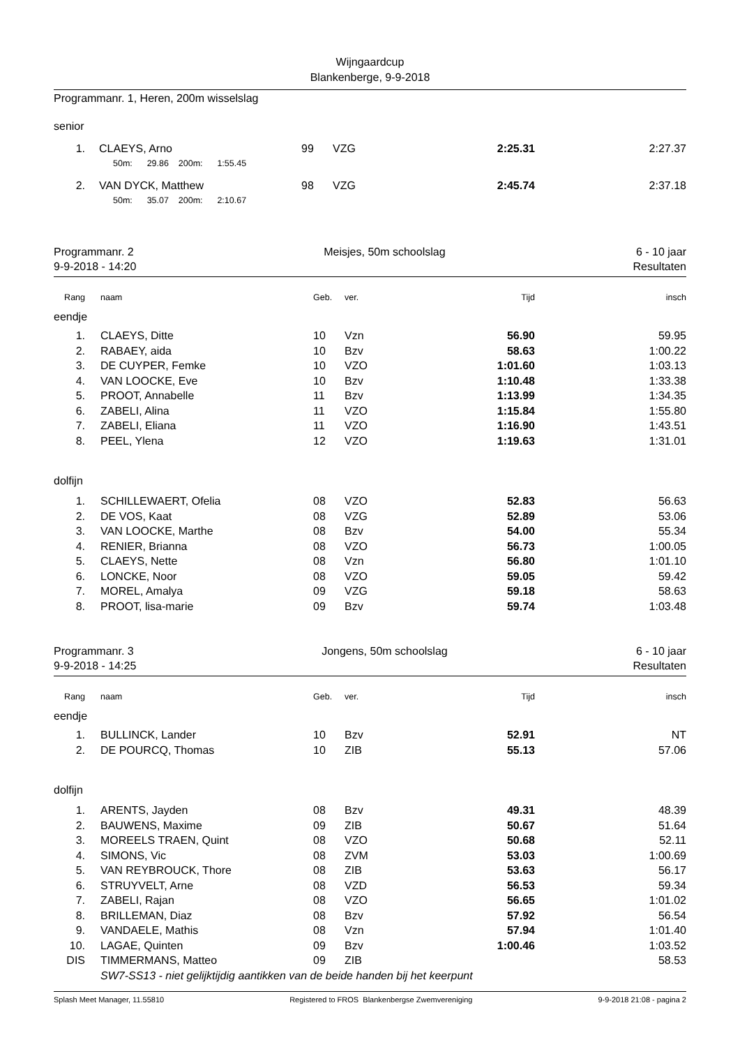Wijngaardcup
Blankenberge, 9-9-2018
Programmanr. 1, Heren, 200m wisselslag
senior
| 1. | | CLAEYS, Arno | 99 | VZG 2:25.31 | 2:27.37 |
| | | 50m: 29.86 200m: 1:55.45 | | | |
| 2. | | VAN DYCK, Matthew | 98 | VZG 2:45.74 | 2:37.18 |
| | | 50m: 35.07 200m: 2:10.67 | | | |
Programmanr. 2
9-9-2018 - 14:20
Meisjes, 50m schoolslag 6 - 10 jaar
Resultaten
| Rang | | naam | Geb. | ver. Tijd | insch |
| eendje | | | | | |
| 1. | | CLAEYS, Ditte | 10 | Vzn 56.90 | 59.95 |
| 2. | | RABAEY, aida | 10 | Bzv 58.63 | 1:00.22 |
| 3. | | DE CUYPER, Femke | 10 | VZO 1:01.60 | 1:03.13 |
| 4. | | VAN LOOCKE, Eve | 10 | Bzv 1:10.48 | 1:33.38 |
| 5. | | PROOT, Annabelle | 11 | Bzv 1:13.99 | 1:34.35 |
| 6. | | ZABELI, Alina | 11 | VZO 1:15.84 | 1:55.80 |
| 7. | | ZABELI, Eliana | 11 | VZO 1:16.90 | 1:43.51 |
| 8. | | PEEL, Ylena | 12 | VZO 1:19.63 | 1:31.01 |
| dolfijn | | | | | |
| 1. | | SCHILLEWAERT, Ofelia | 08 | VZO 52.83 | 56.63 |
| 2. | | DE VOS, Kaat | 08 | VZG 52.89 | 53.06 |
| 3. | | VAN LOOCKE, Marthe | 08 | Bzv 54.00 | 55.34 |
| 4. | | RENIER, Brianna | 08 | VZO 56.73 | 1:00.05 |
| 5. | | CLAEYS, Nette | 08 | Vzn 56.80 | 1:01.10 |
| 6. | | LONCKE, Noor | 08 | VZO 59.05 | 59.42 |
| 7. | | MOREL, Amalya | 09 | VZG 59.18 | 58.63 |
| 8. | | PROOT, lisa-marie | 09 | Bzv 59.74 | 1:03.48 |
Programmanr. 3
9-9-2018 - 14:25
Jongens, 50m schoolslag 6 - 10 jaar
Resultaten
| Rang | | naam | Geb. | ver. Tijd | insch |
| eendje | | | | | |
| 1. | | BULLINCK, Lander | 10 | Bzv 52.91 | NT |
| 2. | | DE POURCQ, Thomas | 10 | ZIB 55.13 | 57.06 |
| dolfijn | | | | | |
| 1. | | ARENTS, Jayden | 08 | Bzv 49.31 | 48.39 |
| 2. | | BAUWENS, Maxime | 09 | ZIB 50.67 | 51.64 |
| 3. | | MOREELS TRAEN, Quint | 08 | VZO 50.68 | 52.11 |
| 4. | | SIMONS, Vic | 08 | ZVM 53.03 | 1:00.69 |
| 5. | | VAN REYBROUCK, Thore | 08 | ZIB 53.63 | 56.17 |
| 6. | | STRUYVELT, Arne | 08 | VZD 56.53 | 59.34 |
| 7. | | ZABELI, Rajan | 08 | VZO 56.65 | 1:01.02 |
| 8. | | BRILLEMAN, Diaz | 08 | Bzv 57.92 | 56.54 |
| 9. | | VANDAELE, Mathis | 08 | Vzn 57.94 | 1:01.40 |
| 10. | | LAGAE, Quinten | 09 | Bzv 1:00.46 | 1:03.52 |
| DIS | | TIMMERMANS, Matteo | 09 | ZIB | 58.53 |
| | | SW7-SS13 - niet gelijktijdig aantikken van de beide handen bij het keerpunt | | | |
Splash Meet Manager, 11.55810 Registered to FROS Blankenbergse Zwemvereniging 9-9-2018 21:08 - pagina 2